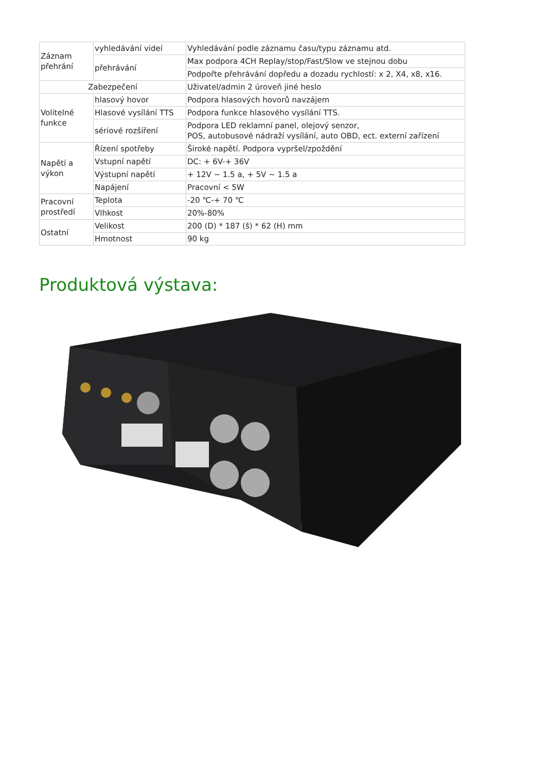| Záznam přehrání | vyhledávání videí | Vyhledávání podle záznamu času/typu záznamu atd. |
| | přehrávání | Max podpora 4CH Replay/stop/Fast/Slow ve stejnou dobu |
| | | Podpořte přehrávání dopředu a dozadu rychlostí: x 2, X4, x8, x16. |
| Zabezpečení | | Uživatel/admin 2 úroveň jiné heslo |
| Volitelné funkce | hlasový hovor | Podpora hlasových hovorů navzájem |
| | Hlasové vysílání TTS | Podpora funkce hlasového vysílání TTS. |
| | sériové rozšíření | Podpora LED reklamní panel, olejový senzor, POS, autobusové nádraží vysílání, auto OBD, ect. externí zařízení |
| Napětí a výkon | Řízení spotřeby | Široké napětí. Podpora vypršel/zpoždění |
| | Vstupní napětí | DC: + 6V-+ 36V |
| | Výstupní napětí | + 12V ~ 1.5 a, + 5V ~ 1.5 a |
| | Napájení | Pracovní < 5W |
| Pracovní prostředí | Teplota | -20 ℃-+ 70 ℃ |
| | Vlhkost | 20%-80% |
| Ostatní | Velikost | 200 (D) * 187 (š) * 62 (H) mm |
| | Hmotnost | 90 kg |
Produktová výstava: